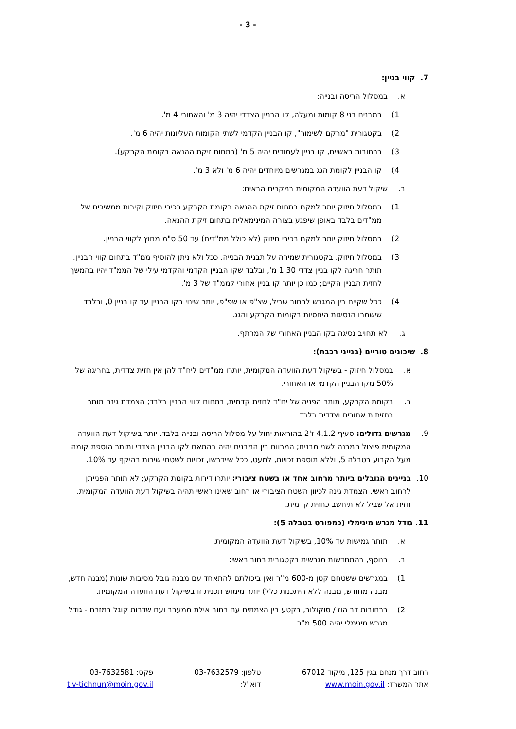- 3 -
7. קווי בניין:
א. במסלול הריסה ובנייה:
1) במבנים בני 8 קומות ומעלה, קו הבניין הצדדי יהיה 3 מ' והאחורי 4 מ'.
2) בקטגורית "מרקם לשימור", קו הבניין הקדמי לשתי הקומות העליונות יהיה 6 מ'.
3) ברחובות ראשיים, קו בניין לעמודים יהיה 5 מ' (בתחום זיקת ההנאה בקומת הקרקע).
4) קו הבניין לקומת הגג במגרשים מיוחדים יהיה 6 מ' ולא 3 מ'.
ב. שיקול דעת הוועדה המקומית במקרים הבאים:
1) במסלול חיזוק יותר למקם בתחום זיקת ההנאה בקומת הקרקע רכיבי חיזוק וקירות ממשיכים של ממ"דים בלבד באופן שיפגע בצורה המינימאלית בתחום זיקת ההנאה.
2) במסלול חיזוק יותר למקם רכיבי חיזוק (לא כולל ממ"דים) עד 50 ס"מ מחוץ לקווי הבניין.
3) במסלול חיזוק, בקטגורית שמירה על תבנית הבנייה, ככל ולא ניתן להוסיף ממ"ד בתחום קווי הבניין, תותר חריגה לקו בניין צדדי 1.30 מ', ובלבד שקו הבניין הקדמי והקדמי עילי של הממ"ד יהיו בהמשך לחזית הבניין הקיים; כמו כן יותר קו בניין אחורי לממ"ד של 3 מ'.
4) ככל שקיים בין המגרש לרחוב שביל, שצ"פ או שפ"פ, יותר שינוי בקו הבניין עד קו בניין 0, ובלבד שישמרו הנסיגות היחסיות בקומות הקרקע והגג.
ג. לא תחויב נסיגה בקו הבניין האחורי של המרתף.
8. שיכונים טוריים (בנייני רכבת):
א. במסלול חיזוק - בשיקול דעת הוועדה המקומית, יותרו ממ"דים ליח"ד להן אין חזית צדדית, בחריגה של 50% מקו הבניין הקדמי או האחורי.
ב. בקומת הקרקע, תותר הפניה של יח"ד לחזית קדמית, בתחום קווי הבניין בלבד; הצמדת גינה תותר בחזיתות אחורית וצדדית בלבד.
9. מגרשים גדולים: סעיף 4.1.2 ז'2 בהוראות יחול על מסלול הריסה ובנייה בלבד. יותר בשיקול דעת הוועדה המקומית פיצול המבנה לשני מבנים; המרווח בין המבנים יהיה בהתאם לקו הבניין הצדדי ותותר הוספת קומה מעל הקבוע בטבלה 5, וללא תוספת זכויות, למעט, ככל שיידרשו, זכויות לשטחי שירות בהיקף עד 10%.
10. בניינים הגובלים ביותר מרחוב אחד או בשטח ציבורי: יותרו דירות בקומת הקרקע; לא תותר הפנייתן לרחוב ראשי. הצמדת גינה לכיוון השטח הציבורי או רחוב שאינו ראשי תהיה בשיקול דעת הוועדה המקומית. חזית אל שביל לא תיחשב כחזית קדמית.
11. גודל מגרש מינימלי (כמפורט בטבלה 5):
א. תותר גמישות עד 10%, בשיקול דעת הוועדה המקומית.
ב. בנוסף, בהתחדשות מגרשית בקטגורית רחוב ראשי:
1) במגרשים ששטחם קטן מ-600 מ"ר ואין ביכולתם להתאחד עם מבנה גובל מסיבות שונות (מבנה חדש, מבנה מחודש, מבנה ללא היתכנות כלל) יותר מימוש תכנית זו בשיקול דעת הוועדה המקומית.
2) ברחובות דב הוז / סוקולוב, בקטע בין הצמתים עם רחוב אילת ממערב ועם שדרות קוגל במזרח - גודל מגרש מינימלי יהיה 500 מ"ר.
רחוב דרך מנחם בגין 125, מיקוד 67012
אתר המשרד: www.moin.gov.il
טלפון: 03-7632579
דוא"ל:
פקס: 03-7632581
tlv-tichnun@moin.gov.il